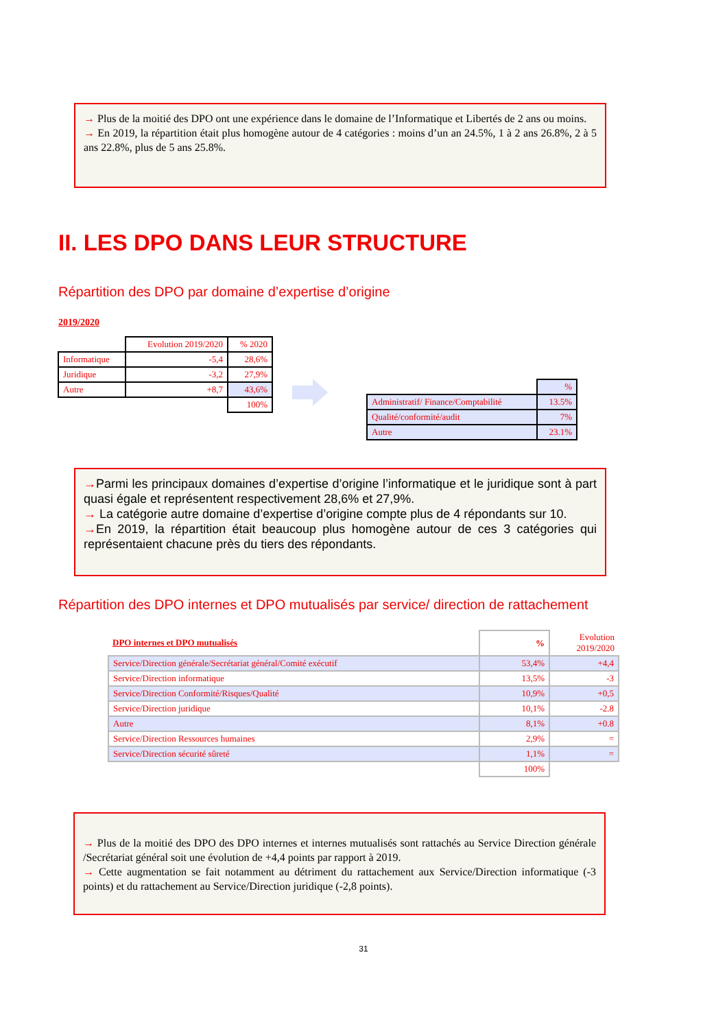→ Plus de la moitié des DPO ont une expérience dans le domaine de l’Informatique et Libertés de 2 ans ou moins.
→ En 2019, la répartition était plus homogène autour de 4 catégories : moins d’un an 24.5%, 1 à 2 ans 26.8%, 2 à 5 ans 22.8%, plus de 5 ans 25.8%.
II. LES DPO DANS LEUR STRUCTURE
Répartition des DPO par domaine d’expertise d’origine
2019/2020
| | Evolution 2019/2020 | % 2020 |
| Informatique | -5,4 | 28,6% |
| Juridique | -3,2 | 27,9% |
| Autre | +8,7 | 43,6% |
| | | 100% |
| | % |
| Administratif/ Finance/Comptabilité | 13.5% |
| Qualité/conformité/audit | 7% |
| Autre | 23.1% |
→Parmi les principaux domaines d’expertise d’origine l’informatique et le juridique sont à part quasi égale et représentent respectivement 28,6% et 27,9%.
→ La catégorie autre domaine d’expertise d’origine compte plus de 4 répondants sur 10.
→En 2019, la répartition était beaucoup plus homogène autour de ces 3 catégories qui représentaient chacune près du tiers des répondants.
Répartition des DPO internes et DPO mutualisés par service/ direction de rattachement
| DPO internes et DPO mutualisés | % | Evolution 2019/2020 |
| --- | --- | --- |
| Service/Direction générale/Secrétariat général/Comité exécutif | 53,4% | +4,4 |
| Service/Direction informatique | 13,5% | -3 |
| Service/Direction Conformité/Risques/Qualité | 10,9% | +0,5 |
| Service/Direction juridique | 10,1% | -2.8 |
| Autre | 8,1% | +0.8 |
| Service/Direction Ressources humaines | 2,9% | = |
| Service/Direction sécurité sûreté | 1,1% | = |
| | 100% | |
→ Plus de la moitié des DPO des DPO internes et internes mutualisés sont rattachés au Service Direction générale /Secrétariat général soit une évolution de +4,4 points par rapport à 2019.
→ Cette augmentation se fait notamment au détriment du rattachement aux Service/Direction informatique (-3 points) et du rattachement au Service/Direction juridique (-2,8 points).
31